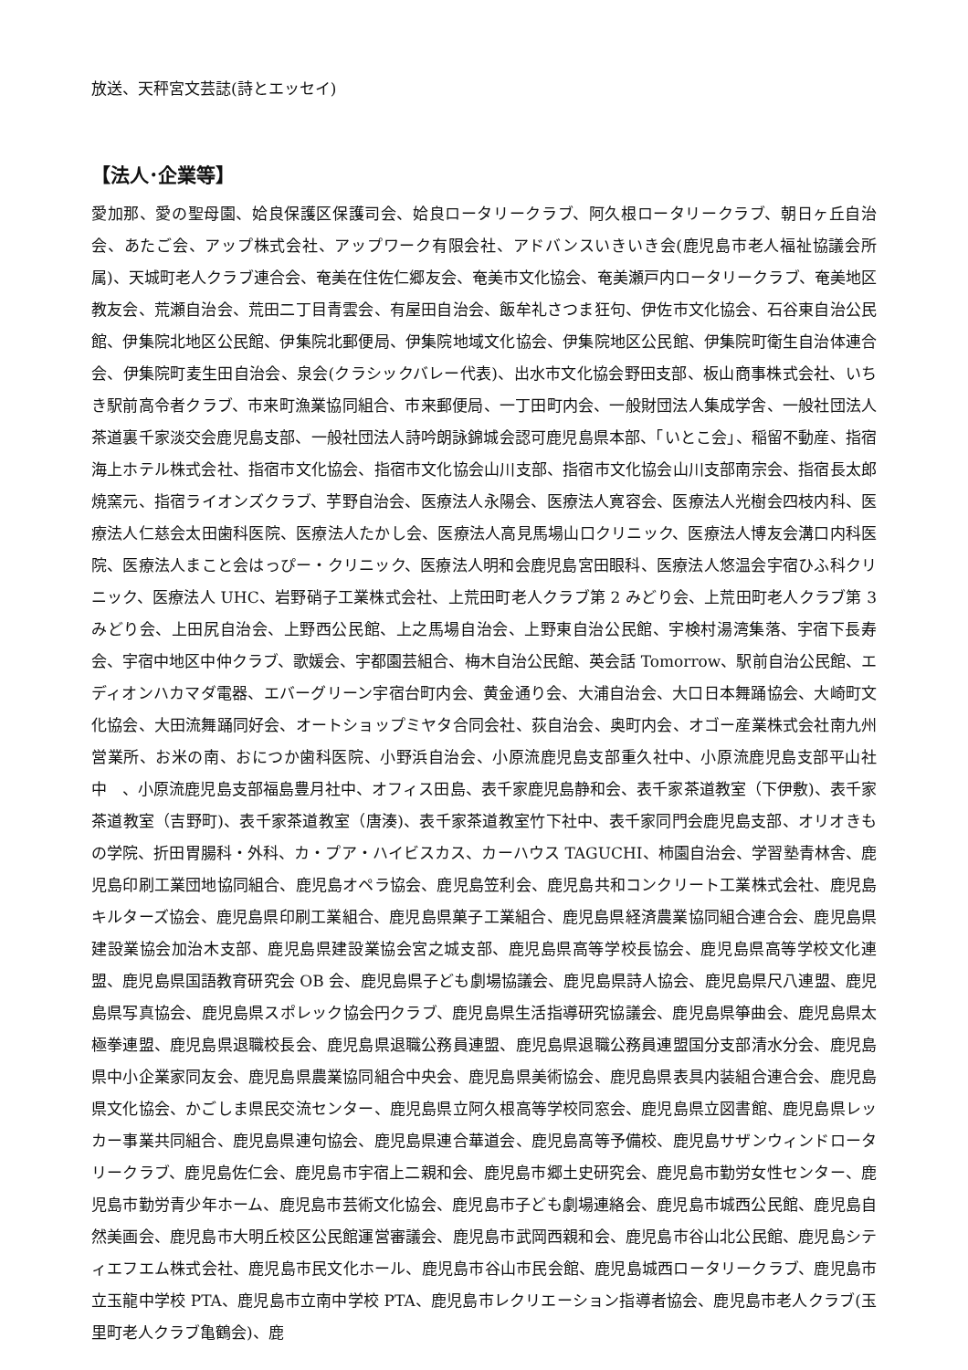放送、天秤宮文芸誌(詩とエッセイ)
【法人･企業等】
愛加那、愛の聖母園、姶良保護区保護司会、姶良ロータリークラブ、阿久根ロータリークラブ、朝日ヶ丘自治会、あたご会、アップ株式会社、アップワーク有限会社、アドバンスいきいき会(鹿児島市老人福祉協議会所属)、天城町老人クラブ連合会、奄美在住佐仁郷友会、奄美市文化協会、奄美瀬戸内ロータリークラブ、奄美地区教友会、荒瀬自治会、荒田二丁目青雲会、有屋田自治会、飯牟礼さつま狂句、伊佐市文化協会、石谷東自治公民館、伊集院北地区公民館、伊集院北郵便局、伊集院地域文化協会、伊集院地区公民館、伊集院町衛生自治体連合会、伊集院町麦生田自治会、泉会(クラシックバレー代表)、出水市文化協会野田支部、板山商事株式会社、いちき駅前高令者クラブ、市来町漁業協同組合、市来郵便局、一丁田町内会、一般財団法人集成学舎、一般社団法人茶道裏千家淡交会鹿児島支部、一般社団法人詩吟朗詠錦城会認可鹿児島県本部、「いとこ会」、稲留不動産、指宿海上ホテル株式会社、指宿市文化協会、指宿市文化協会山川支部、指宿市文化協会山川支部南宗会、指宿長太郎焼窯元、指宿ライオンズクラブ、芋野自治会、医療法人永陽会、医療法人寛容会、医療法人光樹会四枝内科、医療法人仁慈会太田歯科医院、医療法人たかし会、医療法人高見馬場山口クリニック、医療法人博友会溝口内科医院、医療法人まこと会はっぴー・クリニック、医療法人明和会鹿児島宮田眼科、医療法人悠温会宇宿ひふ科クリニック、医療法人 UHC、岩野硝子工業株式会社、上荒田町老人クラブ第 2 みどり会、上荒田町老人クラブ第 3 みどり会、上田尻自治会、上野西公民館、上之馬場自治会、上野東自治公民館、宇検村湯湾集落、宇宿下長寿会、宇宿中地区中仲クラブ、歌媛会、宇都園芸組合、梅木自治公民館、英会話 Tomorrow、駅前自治公民館、エディオンハカマダ電器、エバーグリーン宇宿台町内会、黄金通り会、大浦自治会、大口日本舞踊協会、大崎町文化協会、大田流舞踊同好会、オートショップミヤタ合同会社、荻自治会、奥町内会、オゴー産業株式会社南九州営業所、お米の南、おにつか歯科医院、小野浜自治会、小原流鹿児島支部重久社中、小原流鹿児島支部平山社中　、小原流鹿児島支部福島豊月社中、オフィス田島、表千家鹿児島静和会、表千家茶道教室（下伊敷)、表千家茶道教室（吉野町)、表千家茶道教室（唐湊)、表千家茶道教室竹下社中、表千家同門会鹿児島支部、オリオきもの学院、折田胃腸科・外科、カ・プア・ハイビスカス、カーハウス TAGUCHI、柿園自治会、学習塾青林舎、鹿児島印刷工業団地協同組合、鹿児島オペラ協会、鹿児島笠利会、鹿児島共和コンクリート工業株式会社、鹿児島キルターズ協会、鹿児島県印刷工業組合、鹿児島県菓子工業組合、鹿児島県経済農業協同組合連合会、鹿児島県建設業協会加治木支部、鹿児島県建設業協会宮之城支部、鹿児島県高等学校長協会、鹿児島県高等学校文化連盟、鹿児島県国語教育研究会 OB 会、鹿児島県子ども劇場協議会、鹿児島県詩人協会、鹿児島県尺八連盟、鹿児島県写真協会、鹿児島県スポレック協会円クラブ、鹿児島県生活指導研究協議会、鹿児島県箏曲会、鹿児島県太極拳連盟、鹿児島県退職校長会、鹿児島県退職公務員連盟、鹿児島県退職公務員連盟国分支部清水分会、鹿児島県中小企業家同友会、鹿児島県農業協同組合中央会、鹿児島県美術協会、鹿児島県表具内装組合連合会、鹿児島県文化協会、かごしま県民交流センター、鹿児島県立阿久根高等学校同窓会、鹿児島県立図書館、鹿児島県レッカー事業共同組合、鹿児島県連句協会、鹿児島県連合華道会、鹿児島高等予備校、鹿児島サザンウィンドロータリークラブ、鹿児島佐仁会、鹿児島市宇宿上二親和会、鹿児島市郷土史研究会、鹿児島市勤労女性センター、鹿児島市勤労青少年ホーム、鹿児島市芸術文化協会、鹿児島市子ども劇場連絡会、鹿児島市城西公民館、鹿児島自然美画会、鹿児島市大明丘校区公民館運営審議会、鹿児島市武岡西親和会、鹿児島市谷山北公民館、鹿児島シティエフエム株式会社、鹿児島市民文化ホール、鹿児島市谷山市民会館、鹿児島城西ロータリークラブ、鹿児島市立玉龍中学校 PTA、鹿児島市立南中学校 PTA、鹿児島市レクリエーション指導者協会、鹿児島市老人クラブ(玉里町老人クラブ亀鶴会)、鹿